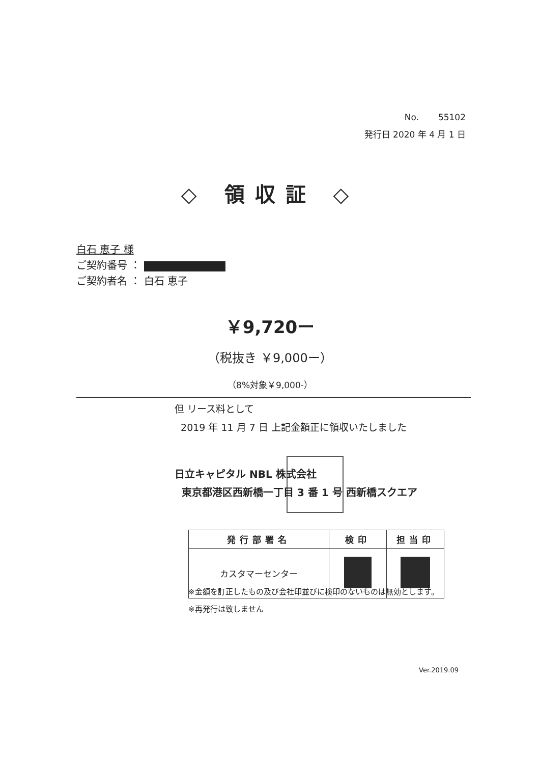No. 55102
発行日 2020 年 4 月 1 日
◇ 領収証 ◇
白石 恵子 様
ご契約番号 ：
ご契約者名 ： 白石 恵子
￥9,720ー
（税抜き ￥9,000ー）
（8%対象￥9,000-）
但 リース料として
2019 年 11 月 7 日 上記金額正に領収いたしました
日立キャピタル NBL 株式会社
東京都港区西新橋一丁目 3 番 1 号 西新橋スクエア
| 発行部署名 | 検印 | 担当印 |
| --- | --- | --- |
| カスタマーセンター | | |
※金額を訂正したもの及び会社印並びに検印のないものは無効とします。
※再発行は致しません
Ver.2019.09